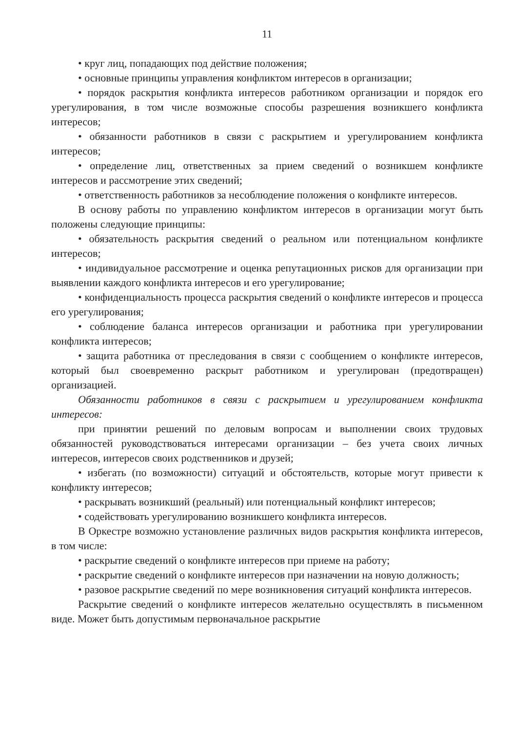11
• круг лиц, попадающих под действие положения;
• основные принципы управления конфликтом интересов в организации;
• порядок раскрытия конфликта интересов работником организации и порядок его урегулирования, в том числе возможные способы разрешения возникшего конфликта интересов;
• обязанности работников в связи с раскрытием и урегулированием конфликта интересов;
• определение лиц, ответственных за прием сведений о возникшем конфликте интересов и рассмотрение этих сведений;
• ответственность работников за несоблюдение положения о конфликте интересов.
В основу работы по управлению конфликтом интересов в организации могут быть положены следующие принципы:
• обязательность раскрытия сведений о реальном или потенциальном конфликте интересов;
• индивидуальное рассмотрение и оценка репутационных рисков для организации при выявлении каждого конфликта интересов и его урегулирование;
• конфиденциальность процесса раскрытия сведений о конфликте интересов и процесса его урегулирования;
• соблюдение баланса интересов организации и работника при урегулировании конфликта интересов;
• защита работника от преследования в связи с сообщением о конфликте интересов, который был своевременно раскрыт работником и урегулирован (предотвращен) организацией.
Обязанности работников в связи с раскрытием и урегулированием конфликта интересов:
при принятии решений по деловым вопросам и выполнении своих трудовых обязанностей руководствоваться интересами организации – без учета своих личных интересов, интересов своих родственников и друзей;
• избегать (по возможности) ситуаций и обстоятельств, которые могут привести к конфликту интересов;
• раскрывать возникший (реальный) или потенциальный конфликт интересов;
• содействовать урегулированию возникшего конфликта интересов.
В Оркестре возможно установление различных видов раскрытия конфликта интересов, в том числе:
• раскрытие сведений о конфликте интересов при приеме на работу;
• раскрытие сведений о конфликте интересов при назначении на новую должность;
• разовое раскрытие сведений по мере возникновения ситуаций конфликта интересов.
Раскрытие сведений о конфликте интересов желательно осуществлять в письменном виде. Может быть допустимым первоначальное раскрытие